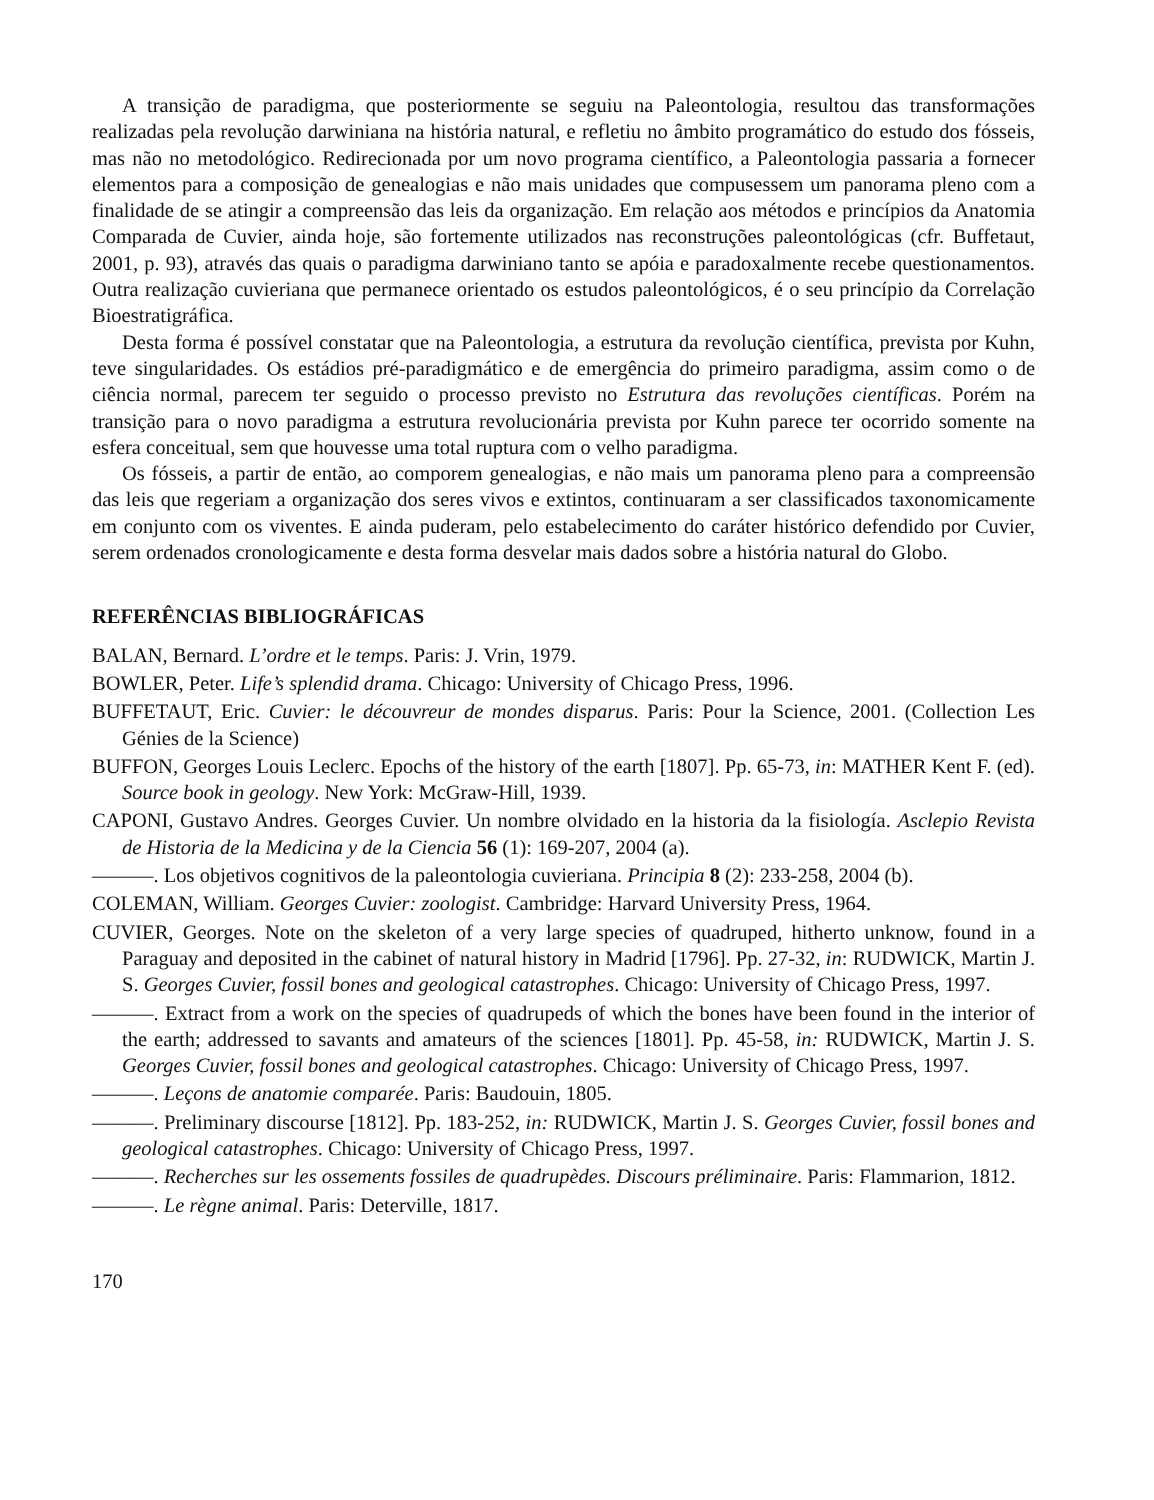A transição de paradigma, que posteriormente se seguiu na Paleontologia, resultou das transformações realizadas pela revolução darwiniana na história natural, e refletiu no âmbito programático do estudo dos fósseis, mas não no metodológico. Redirecionada por um novo programa científico, a Paleontologia passaria a fornecer elementos para a composição de genealogias e não mais unidades que compusessem um panorama pleno com a finalidade de se atingir a compreensão das leis da organização. Em relação aos métodos e princípios da Anatomia Comparada de Cuvier, ainda hoje, são fortemente utilizados nas reconstruções paleontológicas (cfr. Buffetaut, 2001, p. 93), através das quais o paradigma darwiniano tanto se apóia e paradoxalmente recebe questionamentos. Outra realização cuvieriana que permanece orientado os estudos paleontológicos, é o seu princípio da Correlação Bioestratigráfica.
Desta forma é possível constatar que na Paleontologia, a estrutura da revolução científica, prevista por Kuhn, teve singularidades. Os estádios pré-paradigmático e de emergência do primeiro paradigma, assim como o de ciência normal, parecem ter seguido o processo previsto no Estrutura das revoluções científicas. Porém na transição para o novo paradigma a estrutura revolucionária prevista por Kuhn parece ter ocorrido somente na esfera conceitual, sem que houvesse uma total ruptura com o velho paradigma.
Os fósseis, a partir de então, ao comporem genealogias, e não mais um panorama pleno para a compreensão das leis que regeriam a organização dos seres vivos e extintos, continuaram a ser classificados taxonomicamente em conjunto com os viventes. E ainda puderam, pelo estabelecimento do caráter histórico defendido por Cuvier, serem ordenados cronologicamente e desta forma desvelar mais dados sobre a história natural do Globo.
REFERÊNCIAS BIBLIOGRÁFICAS
BALAN, Bernard. L’ordre et le temps. Paris: J. Vrin, 1979.
BOWLER, Peter. Life’s splendid drama. Chicago: University of Chicago Press, 1996.
BUFFETAUT, Eric. Cuvier: le découvreur de mondes disparus. Paris: Pour la Science, 2001. (Collection Les Génies de la Science)
BUFFON, Georges Louis Leclerc. Epochs of the history of the earth [1807]. Pp. 65-73, in: MATHER Kent F. (ed). Source book in geology. New York: McGraw-Hill, 1939.
CAPONI, Gustavo Andres. Georges Cuvier. Un nombre olvidado en la historia da la fisiología. Asclepio Revista de Historia de la Medicina y de la Ciencia 56 (1): 169-207, 2004 (a).
———. Los objetivos cognitivos de la paleontologia cuvieriana. Principia 8 (2): 233-258, 2004 (b).
COLEMAN, William. Georges Cuvier: zoologist. Cambridge: Harvard University Press, 1964.
CUVIER, Georges. Note on the skeleton of a very large species of quadruped, hitherto unknow, found in a Paraguay and deposited in the cabinet of natural history in Madrid [1796]. Pp. 27-32, in: RUDWICK, Martin J. S. Georges Cuvier, fossil bones and geological catastrophes. Chicago: University of Chicago Press, 1997.
———. Extract from a work on the species of quadrupeds of which the bones have been found in the interior of the earth; addressed to savants and amateurs of the sciences [1801]. Pp. 45-58, in: RUDWICK, Martin J. S. Georges Cuvier, fossil bones and geological catastrophes. Chicago: University of Chicago Press, 1997.
———. Leçons de anatomie comparée. Paris: Baudouin, 1805.
———. Preliminary discourse [1812]. Pp. 183-252, in: RUDWICK, Martin J. S. Georges Cuvier, fossil bones and geological catastrophes. Chicago: University of Chicago Press, 1997.
———. Recherches sur les ossements fossiles de quadrupèdes. Discours préliminaire. Paris: Flammarion, 1812.
———. Le règne animal. Paris: Deterville, 1817.
170